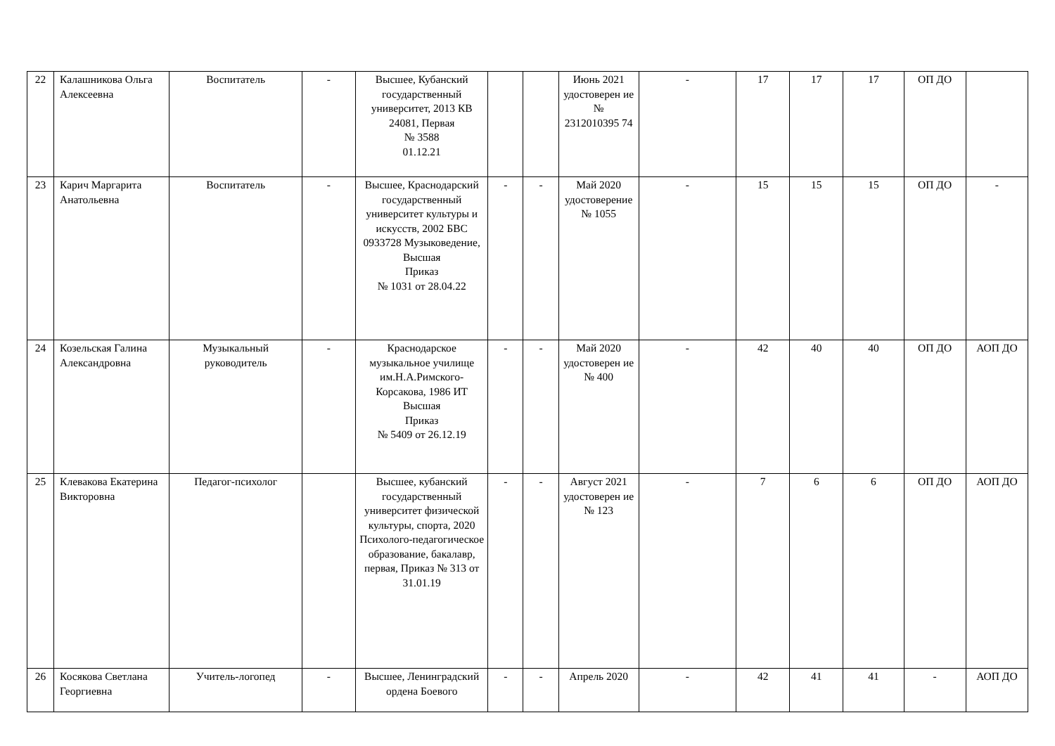| 22 | Калашникова Ольга Алексеевна | Воспитатель | - | Высшее, Кубанский государственный университет, 2013 КВ 24081, Первая № 3588 01.12.21 | | | Июнь 2021 удостоверен ие № 2312010395 74 | - | 17 | 17 | 17 | ОП ДО | |
| 23 | Карич Маргарита Анатольевна | Воспитатель | - | Высшее, Краснодарский государственный университет культуры и искусств, 2002 БВС 0933728 Музыковедение, Высшая Приказ № 1031 от 28.04.22 | - | - | Май 2020 удостоверение № 1055 | - | 15 | 15 | 15 | ОП ДО | - |
| 24 | Козельская Галина Александровна | Музыкальный руководитель | - | Краснодарское музыкальное училище им.Н.А.Римского-Корсакова, 1986 ИТ Высшая Приказ № 5409 от 26.12.19 | - | - | Май 2020 удостоверен ие № 400 | - | 42 | 40 | 40 | ОП ДО | АОП ДО |
| 25 | Клевакова Екатерина Викторовна | Педагог-психолог | | Высшее, кубанский государственный университет физической культуры, спорта, 2020 Психолого-педагогическое образование, бакалавр, первая, Приказ № 313 от 31.01.19 | - | - | Август 2021 удостоверен ие № 123 | - | 7 | 6 | 6 | ОП ДО | АОП ДО |
| 26 | Косякова Светлана Георгиевна | Учитель-логопед | - | Высшее, Ленинградский ордена Боевого | - | - | Апрель 2020 | - | 42 | 41 | 41 | - | АОП ДО |